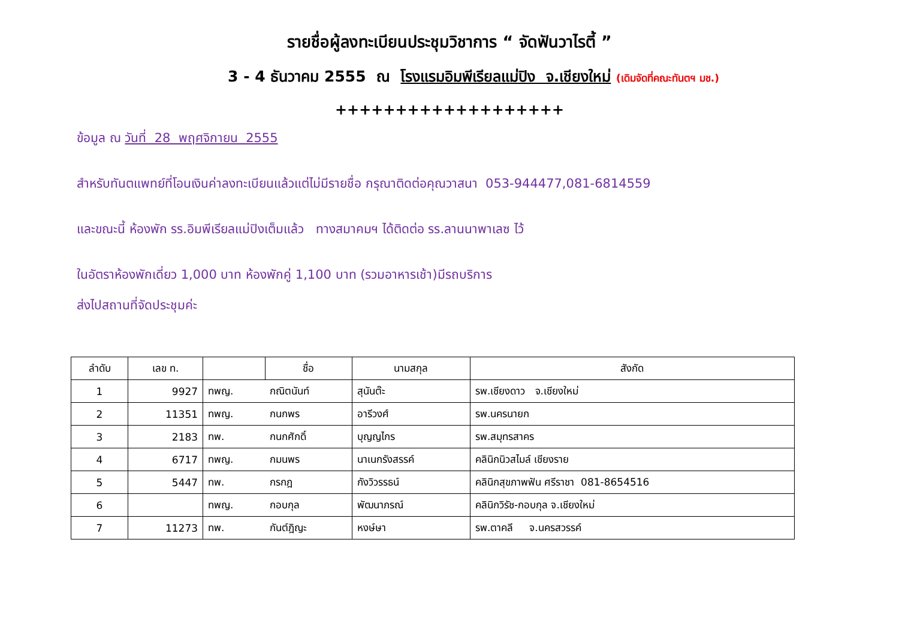รายชื่อผู้ลงทะเบียนประชุมวิชาการ “ จัดฟันวาไรตี้ ”
3 - 4 ธันวาคม 2555 ณ โรงแรมอิมพีเรียลแม่ปิง จ.เชียงใหม่ (เดิมจัดที่คณะทันตฯ มช.)
+++++++++++++++++++
ข้อมูล ณ วันที่ 28 พฤศจิกายน 2555
สำหรับทันตแพทย์ที่โอนเงินค่าลงทะเบียนแล้วแต่ไม่มีรายชื่อ กรุณาติดต่อคุณวาสนา 053-944477,081-6814559
และขณะนี้ ห้องพัก รร.อิมพีเรียลแม่ปิงเต็มแล้ว ทางสมาคมฯ ได้ติดต่อ รร.ลานนาพาเลซ ไว้
ในอัตราห้องพักเดี่ยว 1,000 บาท ห้องพักคู่ 1,100 บาท (รวมอาหารเช้า)มีรถบริการ
ส่งไปสถานที่จัดประชุมค่ะ
| ลำดับ | เลข ท. | | ชื่อ | นามสกุล | สังกัด |
| --- | --- | --- | --- | --- | --- |
| 1 | 9927 | ทพญ. | กณิตนันท์ | สุนันต๊ะ | รพ.เชียงดาว จ.เชียงใหม่ |
| 2 | 11351 | ทพญ. | กนกพร | อารีวงศ์ | รพ.นครนายก |
| 3 | 2183 | ทพ. | กนกศักดิ์ | บุญญไกร | รพ.สมุทรสาคร |
| 4 | 6717 | ทพญ. | กมนพร | นาเนกรังสรรค์ | คลินิกนิวสไมล์ เชียงราย |
| 5 | 5447 | ทพ. | กรกฎ | กังวิวรรธน์ | คลินิกสุขภาพฟัน ศรีราชา 081-8654516 |
| 6 | | ทพญ. | กอบกุล | พัฒนาภรณ์ | คลินิกวิรัช-กอบกุล จ.เชียงใหม่ |
| 7 | 11273 | ทพ. | กันต์ฎิญะ | หงษ์ษา | รพ.ตาคลี จ.นครสวรรค์ |